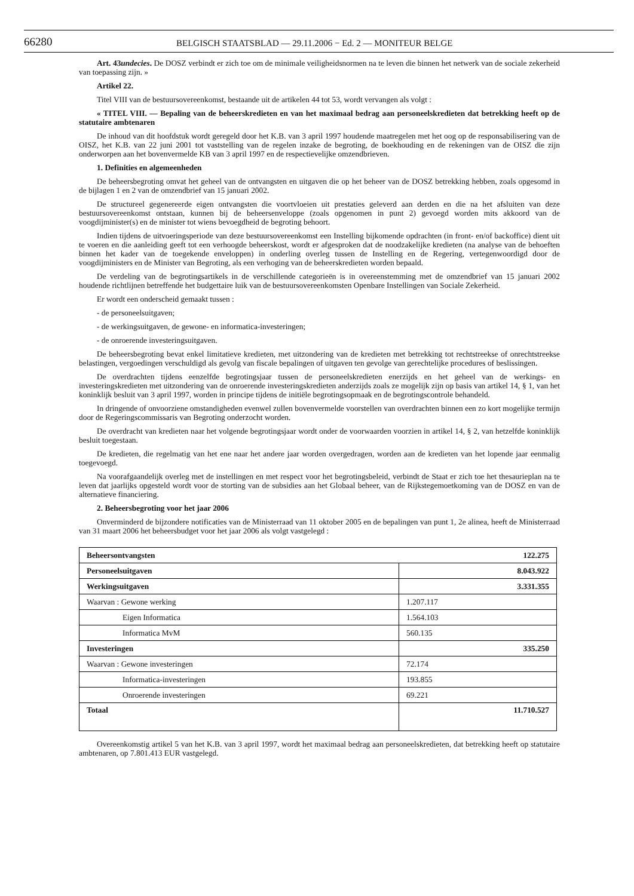66280 BELGISCH STAATSBLAD — 29.11.2006 − Ed. 2 — MONITEUR BELGE
Art. 43undecies. De DOSZ verbindt er zich toe om de minimale veiligheidsnormen na te leven die binnen het netwerk van de sociale zekerheid van toepassing zijn. »
Artikel 22.
Titel VIII van de bestuursovereenkomst, bestaande uit de artikelen 44 tot 53, wordt vervangen als volgt :
« TITEL VIII. — Bepaling van de beheerskredieten en van het maximaal bedrag aan personeelskredieten dat betrekking heeft op de statutaire ambtenaren
De inhoud van dit hoofdstuk wordt geregeld door het K.B. van 3 april 1997 houdende maatregelen met het oog op de responsabilisering van de OISZ, het K.B. van 22 juni 2001 tot vaststelling van de regelen inzake de begroting, de boekhouding en de rekeningen van de OISZ die zijn onderworpen aan het bovenvermelde KB van 3 april 1997 en de respectievelijke omzendbrieven.
1. Definities en algemeenheden
De beheersbegroting omvat het geheel van de ontvangsten en uitgaven die op het beheer van de DOSZ betrekking hebben, zoals opgesomd in de bijlagen 1 en 2 van de omzendbrief van 15 januari 2002.
De structureel gegenereerde eigen ontvangsten die voortvloeien uit prestaties geleverd aan derden en die na het afsluiten van deze bestuursovereenkomst ontstaan, kunnen bij de beheersenveloppe (zoals opgenomen in punt 2) gevoegd worden mits akkoord van de voogdijminister(s) en de minister tot wiens bevoegdheid de begroting behoort.
Indien tijdens de uitvoeringsperiode van deze bestuursovereenkomst een Instelling bijkomende opdrachten (in front- en/of backoffice) dient uit te voeren en die aanleiding geeft tot een verhoogde beheerskost, wordt er afgesproken dat de noodzakelijke kredieten (na analyse van de behoeften binnen het kader van de toegekende enveloppen) in onderling overleg tussen de Instelling en de Regering, vertegenwoordigd door de voogdijministers en de Minister van Begroting, als een verhoging van de beheerskredieten worden bepaald.
De verdeling van de begrotingsartikels in de verschillende categorieën is in overeenstemming met de omzendbrief van 15 januari 2002 houdende richtlijnen betreffende het budgettaire luik van de bestuursovereenkomsten Openbare Instellingen van Sociale Zekerheid.
Er wordt een onderscheid gemaakt tussen :
- de personeelsuitgaven;
- de werkingsuitgaven, de gewone- en informatica-investeringen;
- de onroerende investeringsuitgaven.
De beheersbegroting bevat enkel limitatieve kredieten, met uitzondering van de kredieten met betrekking tot rechtstreekse of onrechtstreekse belastingen, vergoedingen verschuldigd als gevolg van fiscale bepalingen of uitgaven ten gevolge van gerechtelijke procedures of beslissingen.
De overdrachten tijdens eenzelfde begrotingsjaar tussen de personeelskredieten enerzijds en het geheel van de werkings- en investeringskredieten met uitzondering van de onroerende investeringskredieten anderzijds zoals ze mogelijk zijn op basis van artikel 14, § 1, van het koninklijk besluit van 3 april 1997, worden in principe tijdens de initiële begrotingsopmaak en de begrotingscontrole behandeld.
In dringende of onvoorziene omstandigheden evenwel zullen bovenvermelde voorstellen van overdrachten binnen een zo kort mogelijke termijn door de Regeringscommissaris van Begroting onderzocht worden.
De overdracht van kredieten naar het volgende begrotingsjaar wordt onder de voorwaarden voorzien in artikel 14, § 2, van hetzelfde koninklijk besluit toegestaan.
De kredieten, die regelmatig van het ene naar het andere jaar worden overgedragen, worden aan de kredieten van het lopende jaar eenmalig toegevoegd.
Na voorafgaandelijk overleg met de instellingen en met respect voor het begrotingsbeleid, verbindt de Staat er zich toe het thesaurieplan na te leven dat jaarlijks opgesteld wordt voor de storting van de subsidies aan het Globaal beheer, van de Rijkstegemoetkoming van de DOSZ en van de alternatieve financiering.
2. Beheersbegroting voor het jaar 2006
Onverminderd de bijzondere notificaties van de Ministerraad van 11 oktober 2005 en de bepalingen van punt 1, 2e alinea, heeft de Ministerraad van 31 maart 2006 het beheersbudget voor het jaar 2006 als volgt vastgelegd :
| Beheersontvangsten 122.275 | |
| Personeelsuitgaven | 8.043.922 |
| Werkingsuitgaven | 3.331.355 |
| Waarvan : Gewone werking | 1.207.117 |
| Eigen Informatica | 1.564.103 |
| Informatica MvM | 560.135 |
| Investeringen | 335.250 |
| Waarvan : Gewone investeringen | 72.174 |
| Informatica-investeringen | 193.855 |
| Onroerende investeringen | 69.221 |
| Totaal | 11.710.527 |
Overeenkomstig artikel 5 van het K.B. van 3 april 1997, wordt het maximaal bedrag aan personeelskredieten, dat betrekking heeft op statutaire ambtenaren, op 7.801.413 EUR vastgelegd.